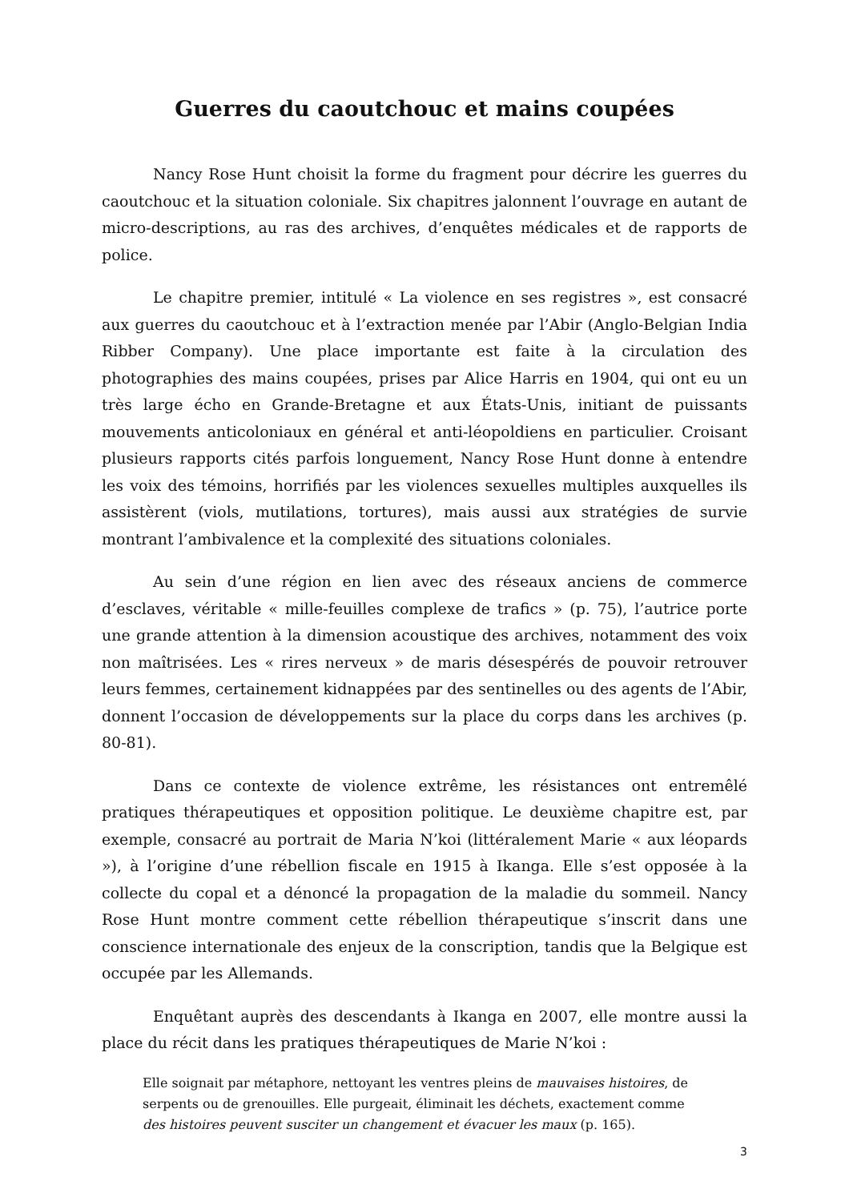Guerres du caoutchouc et mains coupées
Nancy Rose Hunt choisit la forme du fragment pour décrire les guerres du caoutchouc et la situation coloniale. Six chapitres jalonnent l’ouvrage en autant de micro-descriptions, au ras des archives, d’enquêtes médicales et de rapports de police.
Le chapitre premier, intitulé « La violence en ses registres », est consacré aux guerres du caoutchouc et à l’extraction menée par l’Abir (Anglo-Belgian India Ribber Company). Une place importante est faite à la circulation des photographies des mains coupées, prises par Alice Harris en 1904, qui ont eu un très large écho en Grande-Bretagne et aux États-Unis, initiant de puissants mouvements anticoloniaux en général et anti-léopoldiens en particulier. Croisant plusieurs rapports cités parfois longuement, Nancy Rose Hunt donne à entendre les voix des témoins, horrifiés par les violences sexuelles multiples auxquelles ils assistèrent (viols, mutilations, tortures), mais aussi aux stratégies de survie montrant l’ambivalence et la complexité des situations coloniales.
Au sein d’une région en lien avec des réseaux anciens de commerce d’esclaves, véritable « mille-feuilles complexe de trafics » (p. 75), l’autrice porte une grande attention à la dimension acoustique des archives, notamment des voix non maîtrisées. Les « rires nerveux » de maris désespérés de pouvoir retrouver leurs femmes, certainement kidnappées par des sentinelles ou des agents de l’Abir, donnent l’occasion de développements sur la place du corps dans les archives (p. 80-81).
Dans ce contexte de violence extrême, les résistances ont entremêlé pratiques thérapeutiques et opposition politique. Le deuxième chapitre est, par exemple, consacré au portrait de Maria N’koi (littéralement Marie « aux léopards »), à l’origine d’une rébellion fiscale en 1915 à Ikanga. Elle s’est opposée à la collecte du copal et a dénoncé la propagation de la maladie du sommeil. Nancy Rose Hunt montre comment cette rébellion thérapeutique s’inscrit dans une conscience internationale des enjeux de la conscription, tandis que la Belgique est occupée par les Allemands.
Enquêtant auprès des descendants à Ikanga en 2007, elle montre aussi la place du récit dans les pratiques thérapeutiques de Marie N’koi :
Elle soignait par métaphore, nettoyant les ventres pleins de mauvaises histoires, de serpents ou de grenouilles. Elle purgeait, éliminait les déchets, exactement comme des histoires peuvent susciter un changement et évacuer les maux (p. 165).
3